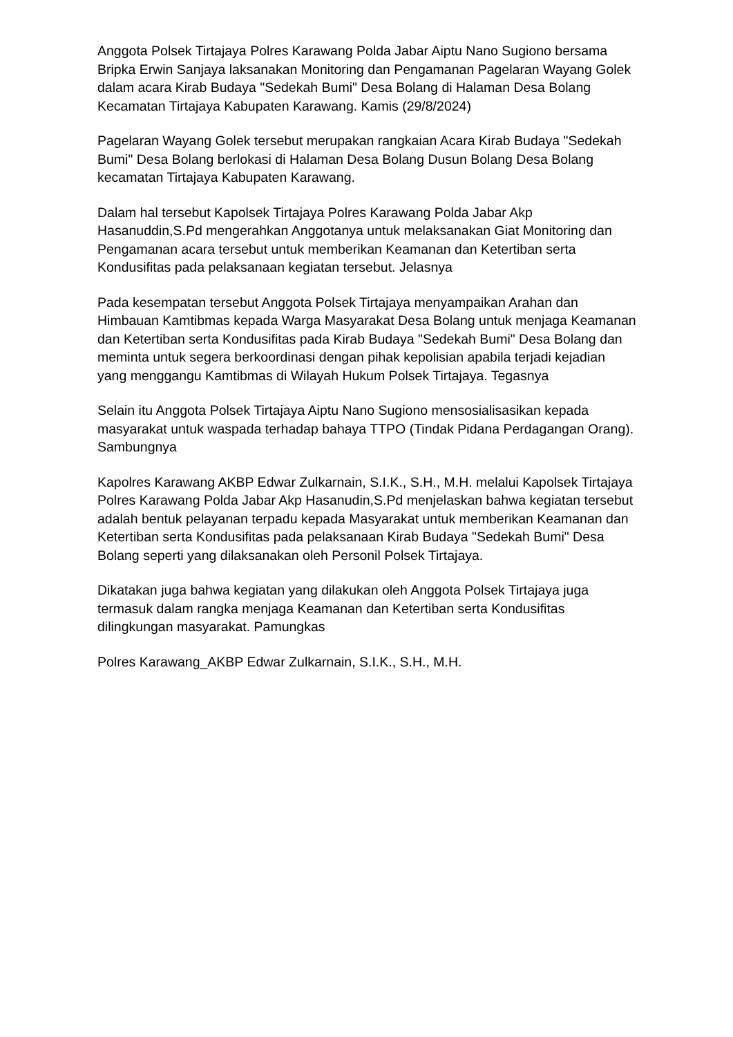Anggota Polsek Tirtajaya Polres Karawang Polda Jabar Aiptu Nano Sugiono bersama Bripka Erwin Sanjaya laksanakan Monitoring dan Pengamanan Pagelaran Wayang Golek dalam acara Kirab Budaya "Sedekah Bumi" Desa Bolang di Halaman Desa Bolang Kecamatan Tirtajaya Kabupaten Karawang. Kamis (29/8/2024)
Pagelaran Wayang Golek tersebut merupakan rangkaian Acara Kirab Budaya "Sedekah Bumi" Desa Bolang berlokasi di Halaman Desa Bolang Dusun Bolang Desa Bolang kecamatan Tirtajaya Kabupaten Karawang.
Dalam hal tersebut Kapolsek Tirtajaya Polres Karawang Polda Jabar Akp Hasanuddin,S.Pd mengerahkan Anggotanya untuk melaksanakan Giat Monitoring dan Pengamanan acara tersebut untuk memberikan Keamanan dan Ketertiban serta Kondusifitas pada pelaksanaan kegiatan tersebut. Jelasnya
Pada kesempatan tersebut Anggota Polsek Tirtajaya menyampaikan Arahan dan Himbauan Kamtibmas kepada Warga Masyarakat Desa Bolang untuk menjaga Keamanan dan Ketertiban serta Kondusifitas pada Kirab Budaya "Sedekah Bumi" Desa Bolang dan meminta untuk segera berkoordinasi dengan pihak kepolisian apabila terjadi kejadian yang menggangu Kamtibmas di Wilayah Hukum Polsek Tirtajaya. Tegasnya
Selain itu Anggota Polsek Tirtajaya Aiptu Nano Sugiono mensosialisasikan kepada masyarakat untuk waspada terhadap bahaya TTPO (Tindak Pidana Perdagangan Orang). Sambungnya
Kapolres Karawang AKBP Edwar Zulkarnain, S.I.K., S.H., M.H. melalui Kapolsek Tirtajaya Polres Karawang Polda Jabar Akp Hasanudin,S.Pd menjelaskan bahwa kegiatan tersebut adalah bentuk pelayanan terpadu kepada Masyarakat untuk memberikan Keamanan dan Ketertiban serta Kondusifitas pada pelaksanaan Kirab Budaya "Sedekah Bumi" Desa Bolang seperti yang dilaksanakan oleh Personil Polsek Tirtajaya.
Dikatakan juga bahwa kegiatan yang dilakukan oleh Anggota Polsek Tirtajaya juga termasuk dalam rangka menjaga Keamanan dan Ketertiban serta Kondusifitas dilingkungan masyarakat. Pamungkas
Polres Karawang_AKBP Edwar Zulkarnain, S.I.K., S.H., M.H.